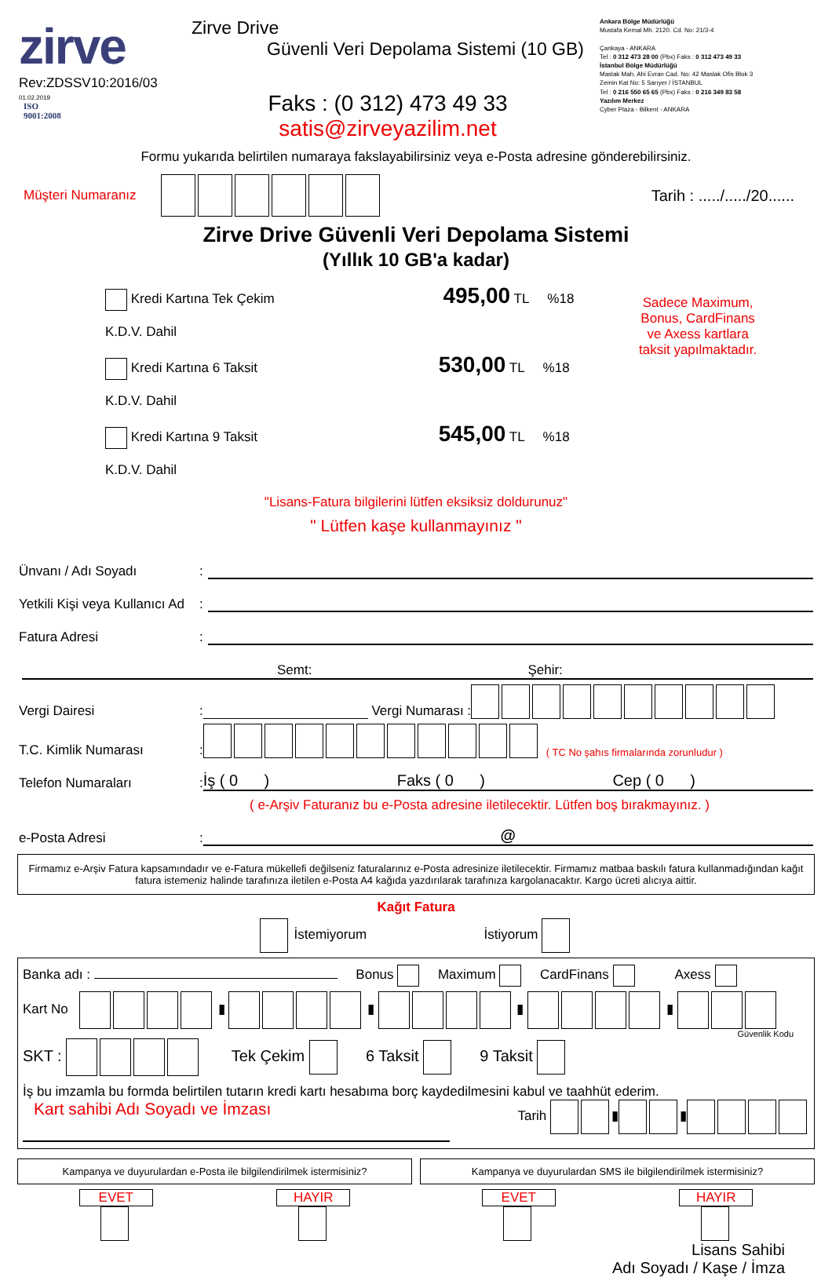zirve
Rev:ZDSSV10:2016/03
01.02.2019
ISO
9001:2008
Zirve Drive
Güvenli Veri Depolama Sistemi (10 GB)
Faks : (0 312) 473 49 33
satis@zirveyazilim.net
Ankara Bölge Müdürlüğü
Mustafa Kemal Mh. 2120. Cd. No: 21/3-4
Çankaya - ANKARA
Tel : 0 312 473 28 00 (Pbx) Faks : 0 312 473 49 33
İstanbul Bölge Müdürlüğü
Maslak Mah. Ahi Evran Cad. No: 42 Maslak Ofis Blok 3
Zemin Kat No: 5 Sarıyer / İSTANBUL
Tel : 0 216 550 65 65 (Pbx) Faks : 0 216 349 83 58
Yazılım Merkez
Cyber Plaza - Bilkent - ANKARA
Formu yukarıda belirtilen numaraya fakslayabilirsiniz veya e-Posta adresine gönderebilirsiniz.
Müşteri Numaranız Tarih : ...../...../20......
Zirve Drive Güvenli Veri Depolama Sistemi
(Yıllık 10 GB'a kadar)
Kredi Kartına Tek Çekim 495,00 TL %18 K.D.V. Dahil
Kredi Kartına 6 Taksit 530,00 TL %18 K.D.V. Dahil
Kredi Kartına 9 Taksit 545,00 TL %18 K.D.V. Dahil
Sadece Maximum,
Bonus, CardFinans
ve Axess kartlara
taksit yapılmaktadır.
"Lisans-Fatura bilgilerini lütfen eksiksiz doldurunuz"
" Lütfen kaşe kullanmayınız "
Ünvanı / Adı Soyadı:
Yetkili Kişi veya Kullanıcı Ad:
Fatura Adresi:
Semt: Şehir:
Vergi Dairesi: Vergi Numarası :
T.C. Kimlik Numarası: ( TC No şahıs firmalarında zorunludur )
Telefon Numaraları: İş ( 0 ) Faks ( 0 ) Cep ( 0 )
( e-Arşiv Faturanız bu e-Posta adresine iletilecektir. Lütfen boş bırakmayınız. )
e-Posta Adresi: @
Firmamız e-Arşiv Fatura kapsamındadır ve e-Fatura mükellefi değilseniz faturalarınız e-Posta adresinize iletilecektir. Firmamız matbaa baskılı fatura kullanmadığından kağıt fatura istemeniz halinde tarafınıza iletilen e-Posta A4 kağıda yazdırılarak tarafınıza kargolanacaktır. Kargo ücreti alıcıya aittir.
Kağıt Fatura
İstemiyorum İstiyorum
Banka adı : Bonus Maximum CardFinans Axess
Kart No ▮ ▮ ▮ ▮
Güvenlik Kodu
SKT : Tek Çekim 6 Taksit 9 Taksit
İş bu imzamla bu formda belirtilen tutarın kredi kartı hesabıma borç kaydedilmesini kabul ve taahhüt ederim.
Kart sahibi Adı Soyadı ve İmzası
Tarih ▮ ▮
Kampanya ve duyurulardan e-Posta ile bilgilendirilmek istermisiniz?
EVET HAYIR
Kampanya ve duyurulardan SMS ile bilgilendirilmek istermisiniz?
EVET HAYIR
Lisans Sahibi
Adı Soyadı / Kaşe / İmza